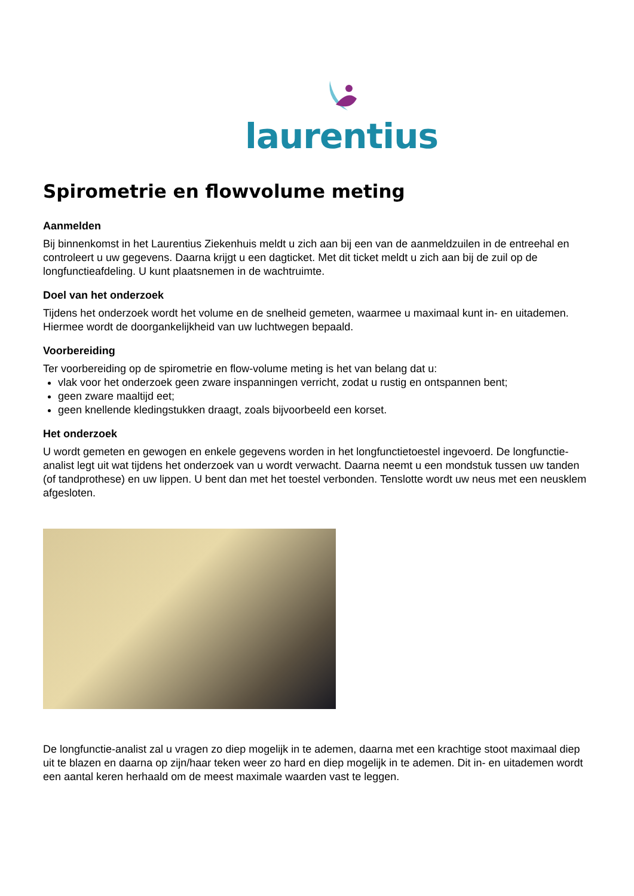laurentius
Spirometrie en flowvolume meting
Aanmelden
Bij binnenkomst in het Laurentius Ziekenhuis meldt u zich aan bij een van de aanmeldzuilen in de entreehal en controleert u uw gegevens. Daarna krijgt u een dagticket. Met dit ticket meldt u zich aan bij de zuil op de longfunctieafdeling. U kunt plaatsnemen in de wachtruimte.
Doel van het onderzoek
Tijdens het onderzoek wordt het volume en de snelheid gemeten, waarmee u maximaal kunt in- en uitademen. Hiermee wordt de doorgankelijkheid van uw luchtwegen bepaald.
Voorbereiding
Ter voorbereiding op de spirometrie en flow-volume meting is het van belang dat u:
vlak voor het onderzoek geen zware inspanningen verricht, zodat u rustig en ontspannen bent;
geen zware maaltijd eet;
geen knellende kledingstukken draagt, zoals bijvoorbeeld een korset.
Het onderzoek
U wordt gemeten en gewogen en enkele gegevens worden in het longfunctietoestel ingevoerd. De longfunctie-analist legt uit wat tijdens het onderzoek van u wordt verwacht. Daarna neemt u een mondstuk tussen uw tanden (of tandprothese) en uw lippen. U bent dan met het toestel verbonden. Tenslotte wordt uw neus met een neusklem afgesloten.
De longfunctie-analist zal u vragen zo diep mogelijk in te ademen, daarna met een krachtige stoot maximaal diep uit te blazen en daarna op zijn/haar teken weer zo hard en diep mogelijk in te ademen. Dit in- en uitademen wordt een aantal keren herhaald om de meest maximale waarden vast te leggen.